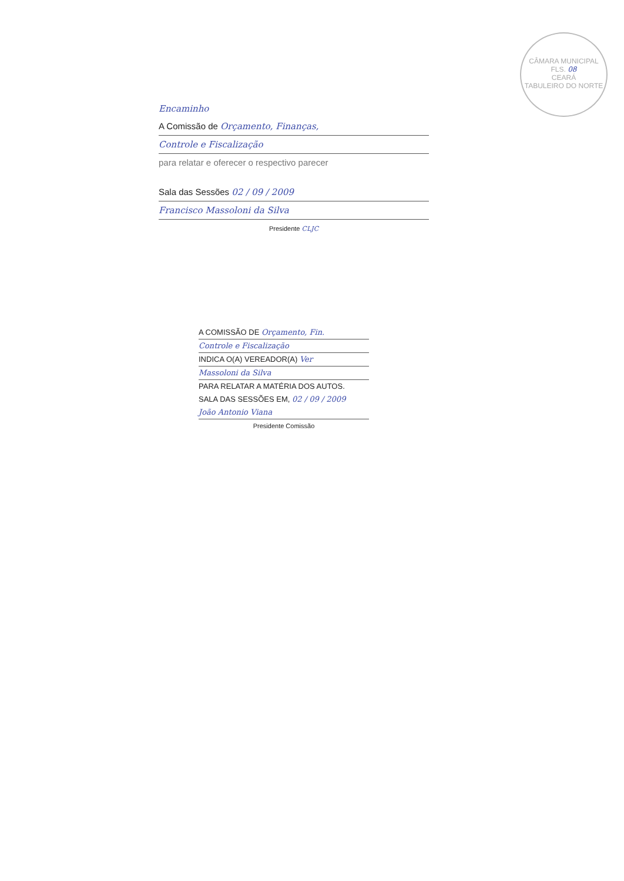CÂMARA MUNICIPAL
FLS. 08
CEARÁ
TABULEIRO DO NORTE
Encaminho
A Comissão de Orçamento, Finanças,
Controle e Fiscalização
para relatar e oferecer o respectivo parecer
Sala das Sessões 02 / 09 / 2009
Francisco Massoloni da Silva
Presidente CLJC
A COMISSÃO DE Orçamento, Fin.
Controle e Fiscalização
INDICA O(A) VEREADOR(A) Ver
Massoloni da Silva
PARA RELATAR A MATÉRIA DOS AUTOS.
SALA DAS SESSÕES EM, 02 / 09 / 2009
João Antonio Viana
Presidente Comissão